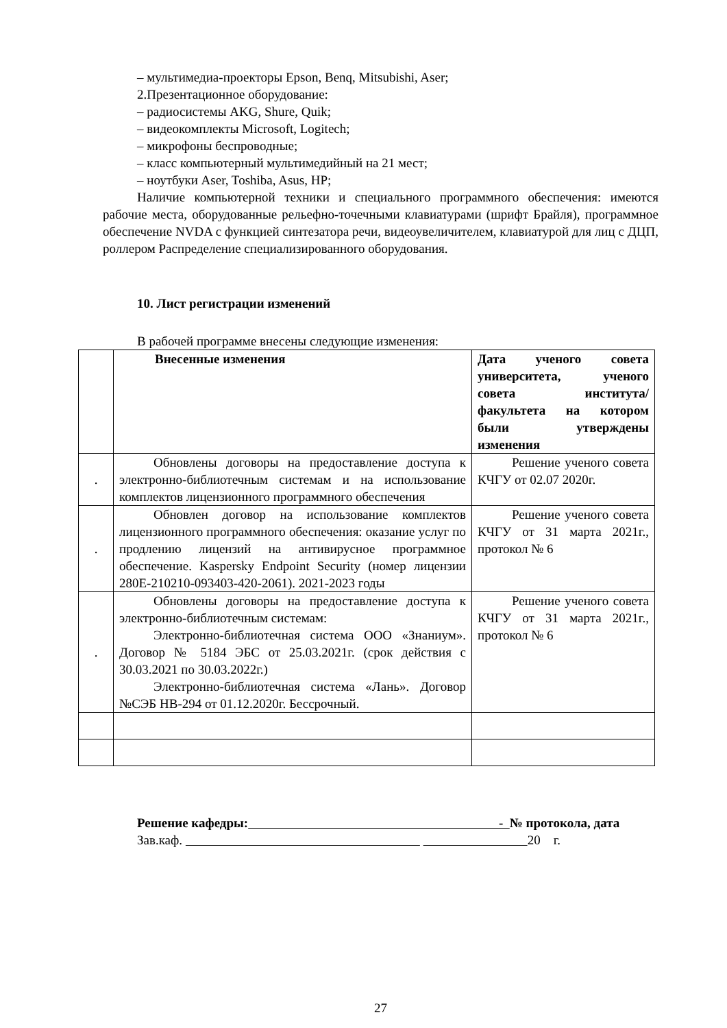– мультимедиа-проекторы Epson, Benq, Mitsubishi, Aser;
2.Презентационное оборудование:
– радиосистемы AKG, Shure, Quik;
– видеокомплекты Microsoft, Logitech;
– микрофоны беспроводные;
– класс компьютерный мультимедийный на 21 мест;
– ноутбуки Aser, Toshiba, Asus, HP;
Наличие компьютерной техники и специального программного обеспечения: имеются рабочие места, оборудованные рельефно-точечными клавиатурами (шрифт Брайля), программное обеспечение NVDA с функцией синтезатора речи, видеоувеличителем, клавиатурой для лиц с ДЦП, роллером Распределение специализированного оборудования.
10. Лист регистрации изменений
В рабочей программе внесены следующие изменения:
| | Внесенные изменения | Дата ученого совета университета, ученого совета института/факультета на котором были утверждены изменения |
| . | Обновлены договоры на предоставление доступа к электронно-библиотечным системам и на использование комплектов лицензионного программного обеспечения | Решение ученого совета КЧГУ от 02.07 2020г. |
| . | Обновлен договор на использование комплектов лицензионного программного обеспечения: оказание услуг по продлению лицензий на антивирусное программное обеспечение. Kaspersky Endpoint Security (номер лицензии 280E-210210-093403-420-2061). 2021-2023 годы | Решение ученого совета КЧГУ от 31 марта 2021г., протокол № 6 |
| . | Обновлены договоры на предоставление доступа к электронно-библиотечным системам: Электронно-библиотечная система ООО «Знаниум». Договор № 5184 ЭБС от 25.03.2021г. (срок действия с 30.03.2021 по 30.03.2022г.) Электронно-библиотечная система «Лань». Договор №СЭБ НВ-294 от 01.12.2020г. Бессрочный. | Решение ученого совета КЧГУ от 31 марта 2021г., протокол № 6 |
Решение кафедры: - № протокола, дата
Зав.каф. 20 г.
27